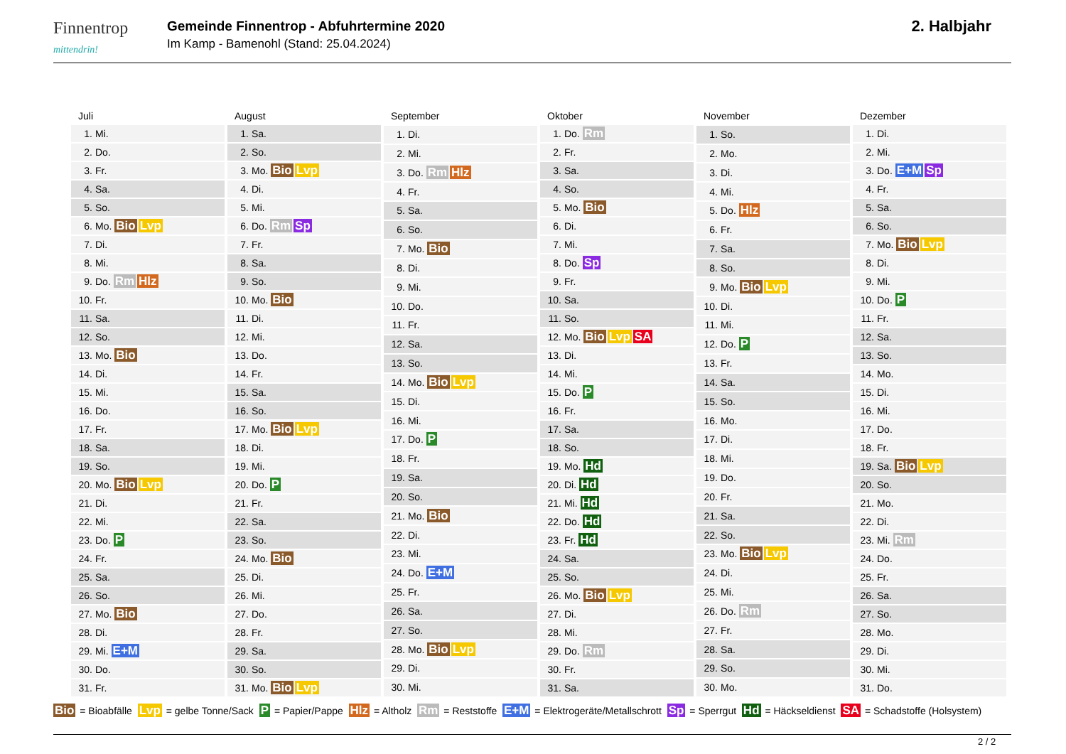Finnentrop
mittendrin!
Gemeinde Finnentrop - Abfuhrtermine 2020
Im Kamp - Bamenohl (Stand: 25.04.2024)
2. Halbjahr
| Juli | |
| --- | --- |
| 1. | Mi. |
| 2. | Do. |
| 3. | Fr. |
| 4. | Sa. |
| 5. | So. |
| 6. | Mo. Bio Lvp |
| 7. | Di. |
| 8. | Mi. |
| 9. | Do. Rm Hlz |
| 10. | Fr. |
| 11. | Sa. |
| 12. | So. |
| 13. | Mo. Bio |
| 14. | Di. |
| 15. | Mi. |
| 16. | Do. |
| 17. | Fr. |
| 18. | Sa. |
| 19. | So. |
| 20. | Mo. Bio Lvp |
| 21. | Di. |
| 22. | Mi. |
| 23. | Do. P |
| 24. | Fr. |
| 25. | Sa. |
| 26. | So. |
| 27. | Mo. Bio |
| 28. | Di. |
| 29. | Mi. E+M |
| 30. | Do. |
| 31. | Fr. |
| August | |
| --- | --- |
| 1. | Sa. |
| 2. | So. |
| 3. | Mo. Bio Lvp |
| 4. | Di. |
| 5. | Mi. |
| 6. | Do. Rm Sp |
| 7. | Fr. |
| 8. | Sa. |
| 9. | So. |
| 10. | Mo. Bio |
| 11. | Di. |
| 12. | Mi. |
| 13. | Do. |
| 14. | Fr. |
| 15. | Sa. |
| 16. | So. |
| 17. | Mo. Bio Lvp |
| 18. | Di. |
| 19. | Mi. |
| 20. | Do. P |
| 21. | Fr. |
| 22. | Sa. |
| 23. | So. |
| 24. | Mo. Bio |
| 25. | Di. |
| 26. | Mi. |
| 27. | Do. |
| 28. | Fr. |
| 29. | Sa. |
| 30. | So. |
| 31. | Mo. Bio Lvp |
| September | |
| --- | --- |
| 1. | Di. |
| 2. | Mi. |
| 3. | Do. Rm Hlz |
| 4. | Fr. |
| 5. | Sa. |
| 6. | So. |
| 7. | Mo. Bio |
| 8. | Di. |
| 9. | Mi. |
| 10. | Do. |
| 11. | Fr. |
| 12. | Sa. |
| 13. | So. |
| 14. | Mo. Bio Lvp |
| 15. | Di. |
| 16. | Mi. |
| 17. | Do. P |
| 18. | Fr. |
| 19. | Sa. |
| 20. | So. |
| 21. | Mo. Bio |
| 22. | Di. |
| 23. | Mi. |
| 24. | Do. E+M |
| 25. | Fr. |
| 26. | Sa. |
| 27. | So. |
| 28. | Mo. Bio Lvp |
| 29. | Di. |
| 30. | Mi. |
| Oktober | |
| --- | --- |
| 1. | Do. Rm |
| 2. | Fr. |
| 3. | Sa. |
| 4. | So. |
| 5. | Mo. Bio |
| 6. | Di. |
| 7. | Mi. |
| 8. | Do. Sp |
| 9. | Fr. |
| 10. | Sa. |
| 11. | So. |
| 12. | Mo. Bio Lvp SA |
| 13. | Di. |
| 14. | Mi. |
| 15. | Do. P |
| 16. | Fr. |
| 17. | Sa. |
| 18. | So. |
| 19. | Mo. Hd |
| 20. | Di. Hd |
| 21. | Mi. Hd |
| 22. | Do. Hd |
| 23. | Fr. Hd |
| 24. | Sa. |
| 25. | So. |
| 26. | Mo. Bio Lvp |
| 27. | Di. |
| 28. | Mi. |
| 29. | Do. Rm |
| 30. | Fr. |
| 31. | Sa. |
| November | |
| --- | --- |
| 1. | So. |
| 2. | Mo. |
| 3. | Di. |
| 4. | Mi. |
| 5. | Do. Hlz |
| 6. | Fr. |
| 7. | Sa. |
| 8. | So. |
| 9. | Mo. Bio Lvp |
| 10. | Di. |
| 11. | Mi. |
| 12. | Do. P |
| 13. | Fr. |
| 14. | Sa. |
| 15. | So. |
| 16. | Mo. |
| 17. | Di. |
| 18. | Mi. |
| 19. | Do. |
| 20. | Fr. |
| 21. | Sa. |
| 22. | So. |
| 23. | Mo. Bio Lvp |
| 24. | Di. |
| 25. | Mi. |
| 26. | Do. Rm |
| 27. | Fr. |
| 28. | Sa. |
| 29. | So. |
| 30. | Mo. |
| Dezember | |
| --- | --- |
| 1. | Di. |
| 2. | Mi. |
| 3. | Do. E+M Sp |
| 4. | Fr. |
| 5. | Sa. |
| 6. | So. |
| 7. | Mo. Bio Lvp |
| 8. | Di. |
| 9. | Mi. |
| 10. | Do. P |
| 11. | Fr. |
| 12. | Sa. |
| 13. | So. |
| 14. | Mo. |
| 15. | Di. |
| 16. | Mi. |
| 17. | Do. |
| 18. | Fr. |
| 19. | Sa. Bio Lvp |
| 20. | So. |
| 21. | Mo. |
| 22. | Di. |
| 23. | Mi. Rm |
| 24. | Do. |
| 25. | Fr. |
| 26. | Sa. |
| 27. | So. |
| 28. | Mo. |
| 29. | Di. |
| 30. | Mi. |
| 31. | Do. |
Bio = Bioabfälle Lvp = gelbe Tonne/Sack P = Papier/Pappe Hlz = Altholz Rm = Reststoffe E+M = Elektrogeräte/Metallschrott Sp = Sperrgut Hd = Häckseldienst SA = Schadstoffe (Holsystem)
2 / 2